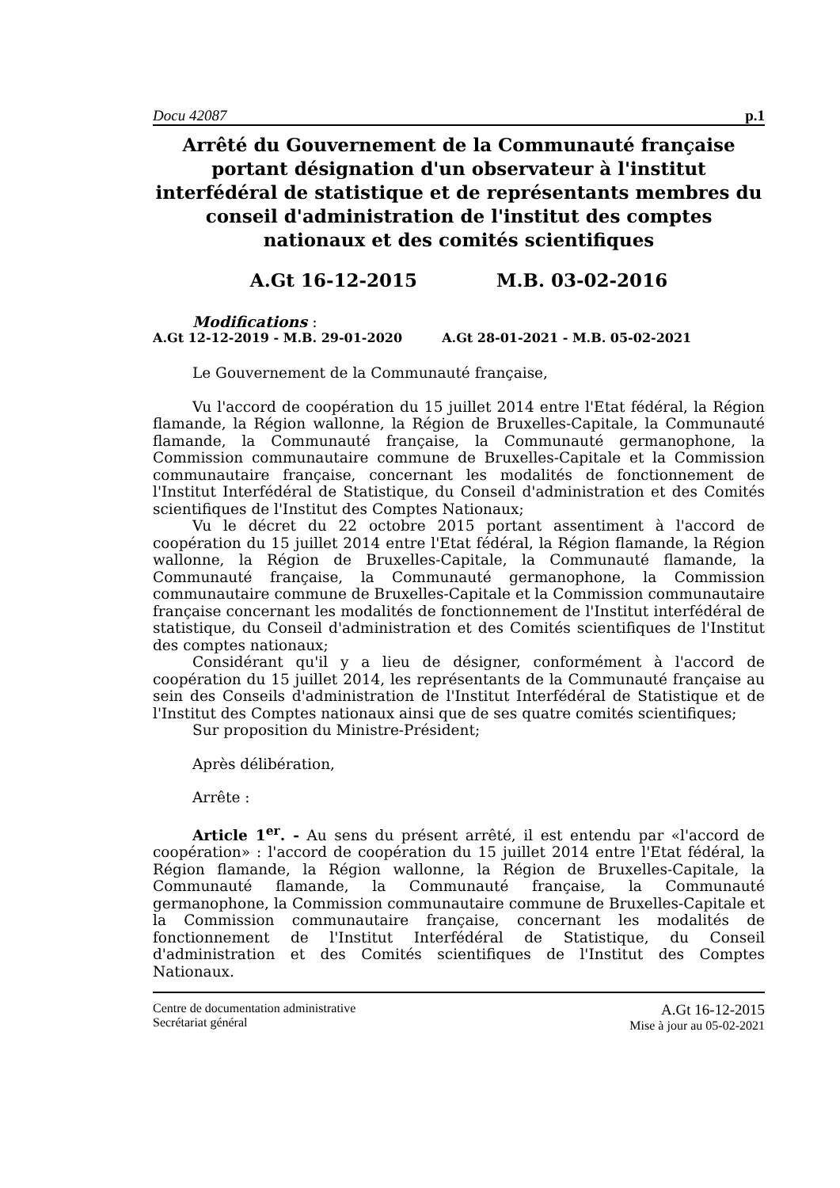Docu 42087 p.1
Arrêté du Gouvernement de la Communauté française portant désignation d'un observateur à l'institut interfédéral de statistique et de représentants membres du conseil d'administration de l'institut des comptes nationaux et des comités scientifiques
A.Gt 16-12-2015 M.B. 03-02-2016
Modifications :
A.Gt 12-12-2019 - M.B. 29-01-2020 A.Gt 28-01-2021 - M.B. 05-02-2021
Le Gouvernement de la Communauté française,
Vu l'accord de coopération du 15 juillet 2014 entre l'Etat fédéral, la Région flamande, la Région wallonne, la Région de Bruxelles-Capitale, la Communauté flamande, la Communauté française, la Communauté germanophone, la Commission communautaire commune de Bruxelles-Capitale et la Commission communautaire française, concernant les modalités de fonctionnement de l'Institut Interfédéral de Statistique, du Conseil d'administration et des Comités scientifiques de l'Institut des Comptes Nationaux;
Vu le décret du 22 octobre 2015 portant assentiment à l'accord de coopération du 15 juillet 2014 entre l'Etat fédéral, la Région flamande, la Région wallonne, la Région de Bruxelles-Capitale, la Communauté flamande, la Communauté française, la Communauté germanophone, la Commission communautaire commune de Bruxelles-Capitale et la Commission communautaire française concernant les modalités de fonctionnement de l'Institut interfédéral de statistique, du Conseil d'administration et des Comités scientifiques de l'Institut des comptes nationaux;
Considérant qu'il y a lieu de désigner, conformément à l'accord de coopération du 15 juillet 2014, les représentants de la Communauté française au sein des Conseils d'administration de l'Institut Interfédéral de Statistique et de l'Institut des Comptes nationaux ainsi que de ses quatre comités scientifiques;
Sur proposition du Ministre-Président;
Après délibération,
Arrête :
Article 1<sup>er</sup>. - Au sens du présent arrêté, il est entendu par «l'accord de coopération» : l'accord de coopération du 15 juillet 2014 entre l'Etat fédéral, la Région flamande, la Région wallonne, la Région de Bruxelles-Capitale, la Communauté flamande, la Communauté française, la Communauté germanophone, la Commission communautaire commune de Bruxelles-Capitale et la Commission communautaire française, concernant les modalités de fonctionnement de l'Institut Interfédéral de Statistique, du Conseil d'administration et des Comités scientifiques de l'Institut des Comptes Nationaux.
Centre de documentation administrative
Secrétariat général
A.Gt 16-12-2015
Mise à jour au 05-02-2021